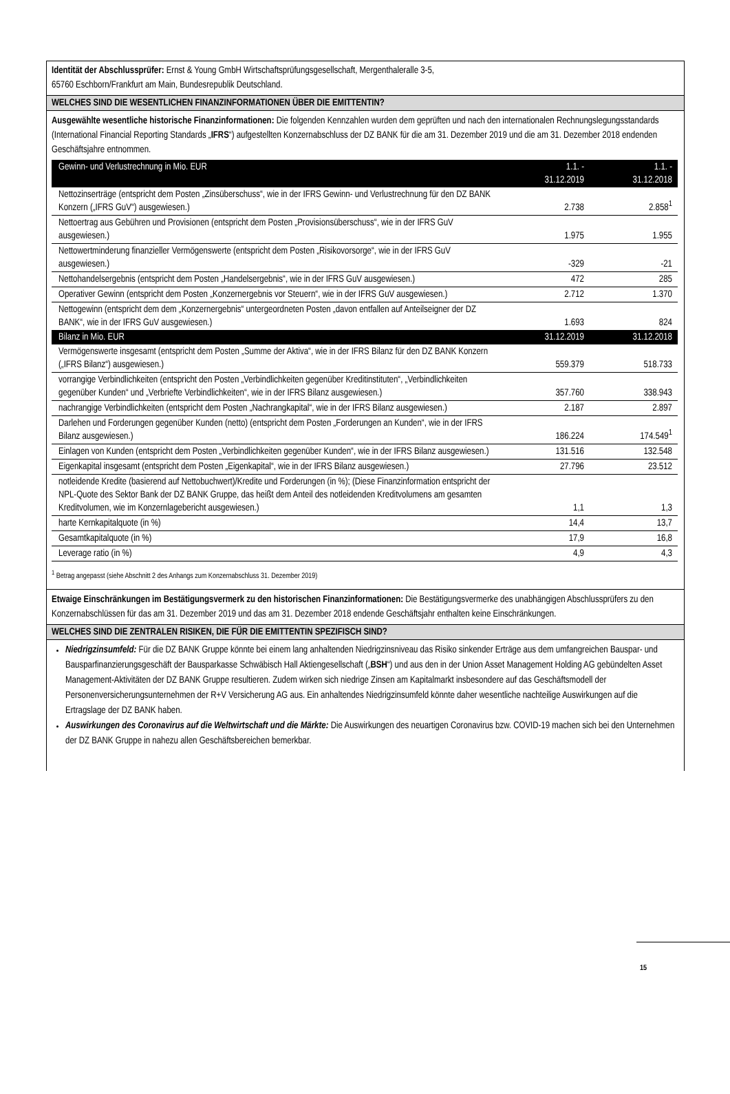Identität der Abschlussprüfer: Ernst & Young GmbH Wirtschaftsprüfungsgesellschaft, Mergenthaleralle 3-5,
65760 Eschborn/Frankfurt am Main, Bundesrepublik Deutschland.
WELCHES SIND DIE WESENTLICHEN FINANZINFORMATIONEN ÜBER DIE EMITTENTIN?
Ausgewählte wesentliche historische Finanzinformationen: Die folgenden Kennzahlen wurden dem geprüften und nach den internationalen Rechnungslegungsstandards (International Financial Reporting Standards „IFRS“) aufgestellten Konzernabschluss der DZ BANK für die am 31. Dezember 2019 und die am 31. Dezember 2018 endenden Geschäftsjahre entnommen.
| Gewinn- und Verlustrechnung in Mio. EUR | 1.1. - 31.12.2019 | 1.1. - 31.12.2018 |
| --- | --- | --- |
| Nettozinserträge (entspricht dem Posten „Zinsüberschuss“, wie in der IFRS Gewinn- und Verlustrechnung für den DZ BANK Konzern („IFRS GuV“) ausgewiesen.) | 2.738 | 2.858<sup>1</sup> |
| Nettoertrag aus Gebühren und Provisionen (entspricht dem Posten „Provisionsüberschuss“, wie in der IFRS GuV ausgewiesen.) | 1.975 | 1.955 |
| Nettowertminderung finanzieller Vermögenswerte (entspricht dem Posten „Risikovorsorge“, wie in der IFRS GuV ausgewiesen.) | -329 | -21 |
| Nettohandelsergebnis (entspricht dem Posten „Handelsergebnis“, wie in der IFRS GuV ausgewiesen.) | 472 | 285 |
| Operativer Gewinn (entspricht dem Posten „Konzernergebnis vor Steuern“, wie in der IFRS GuV ausgewiesen.) | 2.712 | 1.370 |
| Nettogewinn (entspricht dem dem „Konzernergebnis“ untergeordneten Posten „davon entfallen auf Anteilseigner der DZ BANK“, wie in der IFRS GuV ausgewiesen.) | 1.693 | 824 |
| Bilanz in Mio. EUR | 31.12.2019 | 31.12.2018 |
| Vermögenswerte insgesamt (entspricht dem Posten „Summe der Aktiva“, wie in der IFRS Bilanz für den DZ BANK Konzern („IFRS Bilanz“) ausgewiesen.) | 559.379 | 518.733 |
| vorrangige Verbindlichkeiten (entspricht den Posten „Verbindlichkeiten gegenüber Kreditinstituten“, „Verbindlichkeiten gegenüber Kunden“ und „Verbriefte Verbindlichkeiten“, wie in der IFRS Bilanz ausgewiesen.) | 357.760 | 338.943 |
| nachrangige Verbindlichkeiten (entspricht dem Posten „Nachrangkapital“, wie in der IFRS Bilanz ausgewiesen.) | 2.187 | 2.897 |
| Darlehen und Forderungen gegenüber Kunden (netto) (entspricht dem Posten „Forderungen an Kunden“, wie in der IFRS Bilanz ausgewiesen.) | 186.224 | 174.549<sup>1</sup> |
| Einlagen von Kunden (entspricht dem Posten „Verbindlichkeiten gegenüber Kunden“, wie in der IFRS Bilanz ausgewiesen.) | 131.516 | 132.548 |
| Eigenkapital insgesamt (entspricht dem Posten „Eigenkapital“, wie in der IFRS Bilanz ausgewiesen.) | 27.796 | 23.512 |
| notleidende Kredite (basierend auf Nettobuchwert)/Kredite und Forderungen (in %); (Diese Finanzinformation entspricht der NPL-Quote des Sektor Bank der DZ BANK Gruppe, das heißt dem Anteil des notleidenden Kreditvolumens am gesamten Kreditvolumen, wie im Konzernlagebericht ausgewiesen.) | 1,1 | 1,3 |
| harte Kernkapitalquote (in %) | 14,4 | 13,7 |
| Gesamtkapitalquote (in %) | 17,9 | 16,8 |
| Leverage ratio (in %) | 4,9 | 4,3 |
<sup>1</sup> Betrag angepasst (siehe Abschnitt 2 des Anhangs zum Konzernabschluss 31. Dezember 2019)
Etwaige Einschränkungen im Bestätigungsvermerk zu den historischen Finanzinformationen: Die Bestätigungsvermerke des unabhängigen Abschlussprüfers zu den Konzernabschlüssen für das am 31. Dezember 2019 und das am 31. Dezember 2018 endende Geschäftsjahr enthalten keine Einschränkungen.
WELCHES SIND DIE ZENTRALEN RISIKEN, DIE FÜR DIE EMITTENTIN SPEZIFISCH SIND?
Niedrigzinsumfeld: Für die DZ BANK Gruppe könnte bei einem lang anhaltenden Niedrigzinsniveau das Risiko sinkender Erträge aus dem umfangreichen Bauspar- und Bausparfinanzierungsgeschäft der Bausparkasse Schwäbisch Hall Aktiengesellschaft („BSH“) und aus den in der Union Asset Management Holding AG gebündelten Asset Management-Aktivitäten der DZ BANK Gruppe resultieren. Zudem wirken sich niedrige Zinsen am Kapitalmarkt insbesondere auf das Geschäftsmodell der Personenversicherungsunternehmen der R+V Versicherung AG aus. Ein anhaltendes Niedrigzinsumfeld könnte daher wesentliche nachteilige Auswirkungen auf die Ertragslage der DZ BANK haben.
Auswirkungen des Coronavirus auf die Weltwirtschaft und die Märkte: Die Auswirkungen des neuartigen Coronavirus bzw. COVID-19 machen sich bei den Unternehmen der DZ BANK Gruppe in nahezu allen Geschäftsbereichen bemerkbar.
15